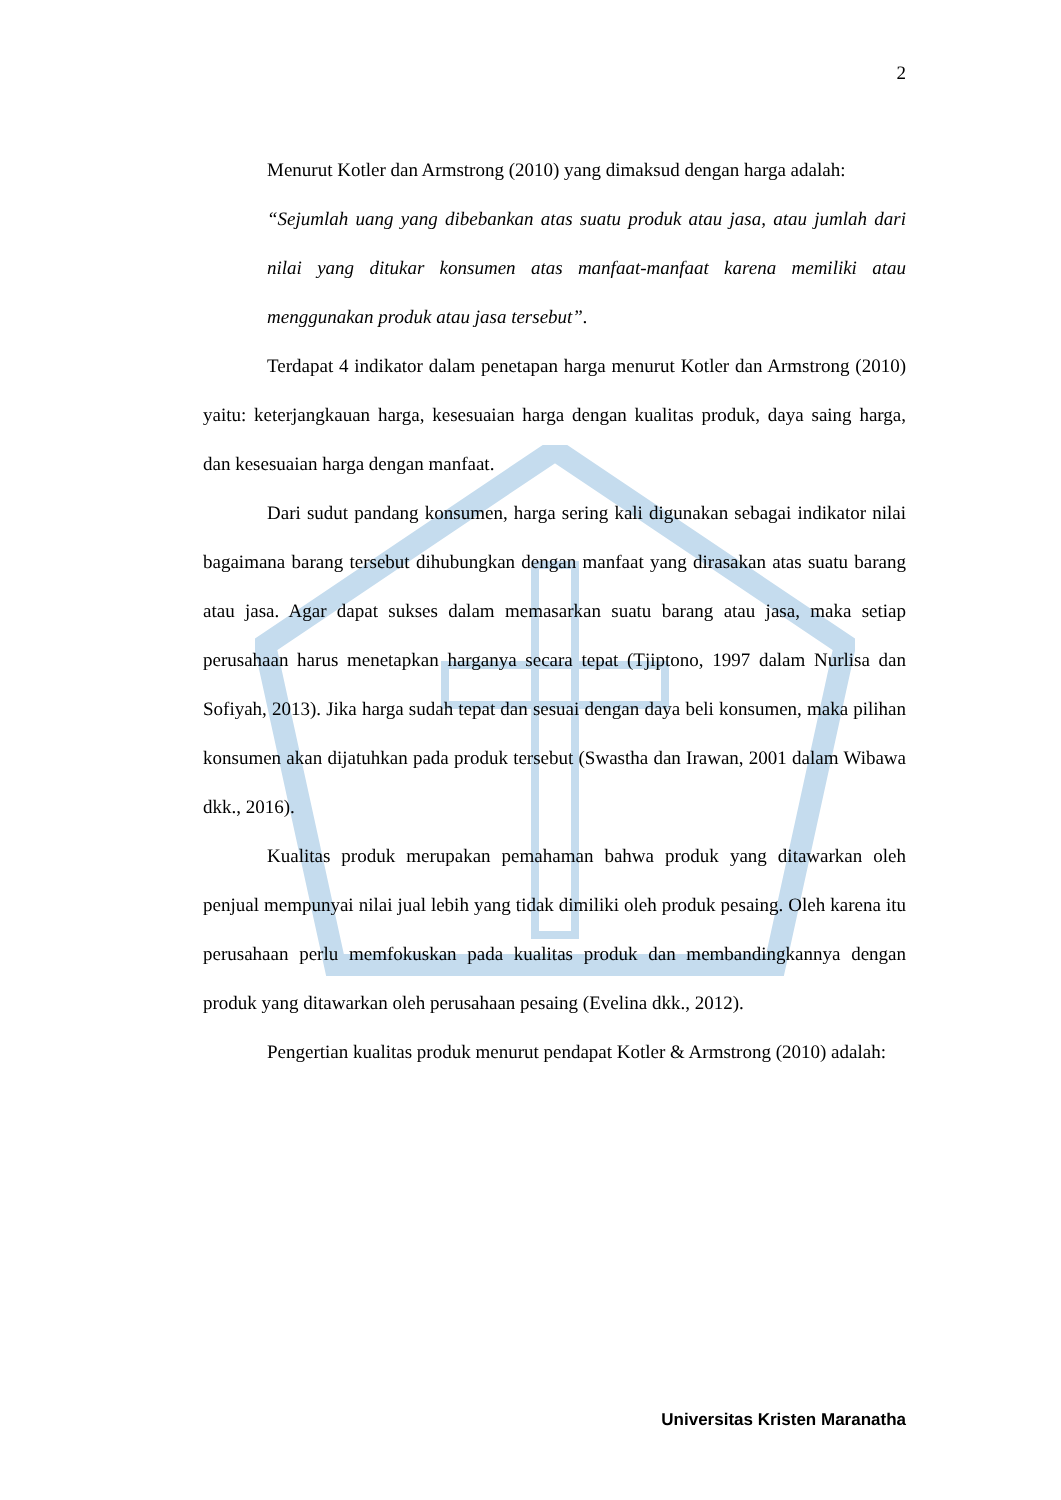2
Menurut Kotler dan Armstrong (2010) yang dimaksud dengan harga adalah:
“Sejumlah uang yang dibebankan atas suatu produk atau jasa, atau jumlah dari nilai yang ditukar konsumen atas manfaat-manfaat karena memiliki atau menggunakan produk atau jasa tersebut”.
Terdapat 4 indikator dalam penetapan harga menurut Kotler dan Armstrong (2010) yaitu: keterjangkauan harga, kesesuaian harga dengan kualitas produk, daya saing harga, dan kesesuaian harga dengan manfaat.
Dari sudut pandang konsumen, harga sering kali digunakan sebagai indikator nilai bagaimana barang tersebut dihubungkan dengan manfaat yang dirasakan atas suatu barang atau jasa. Agar dapat sukses dalam memasarkan suatu barang atau jasa, maka setiap perusahaan harus menetapkan harganya secara tepat (Tjiptono, 1997 dalam Nurlisa dan Sofiyah, 2013). Jika harga sudah tepat dan sesuai dengan daya beli konsumen, maka pilihan konsumen akan dijatuhkan pada produk tersebut (Swastha dan Irawan, 2001 dalam Wibawa dkk., 2016).
Kualitas produk merupakan pemahaman bahwa produk yang ditawarkan oleh penjual mempunyai nilai jual lebih yang tidak dimiliki oleh produk pesaing. Oleh karena itu perusahaan perlu memfokuskan pada kualitas produk dan membandingkannya dengan produk yang ditawarkan oleh perusahaan pesaing (Evelina dkk., 2012).
Pengertian kualitas produk menurut pendapat Kotler & Armstrong (2010) adalah:
Universitas Kristen Maranatha